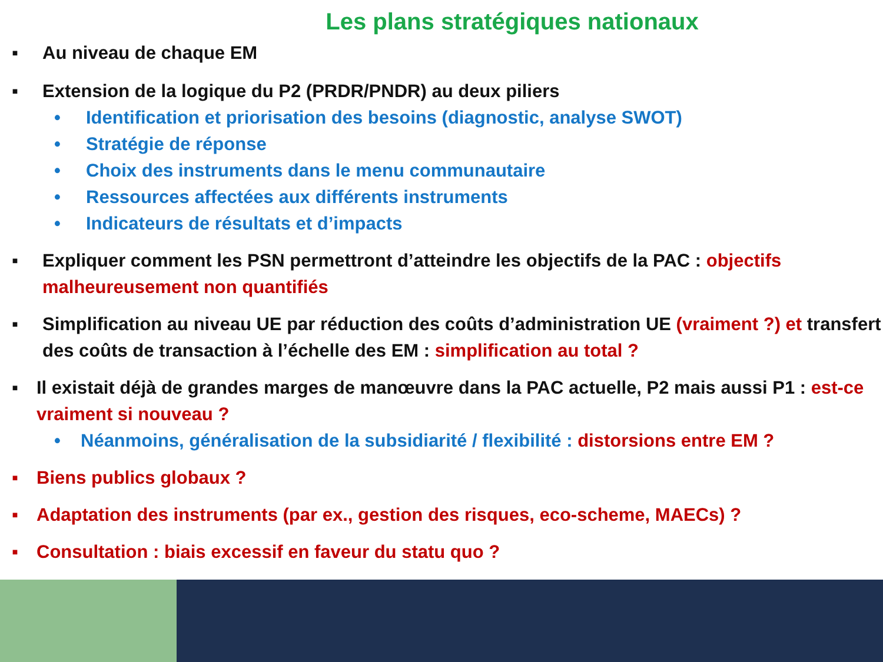Les plans stratégiques nationaux
▪ Au niveau de chaque EM
▪ Extension de la logique du P2 (PRDR/PNDR) au deux piliers
• Identification et priorisation des besoins (diagnostic, analyse SWOT)
• Stratégie de réponse
• Choix des instruments dans le menu communautaire
• Ressources affectées aux différents instruments
• Indicateurs de résultats et d’impacts
▪ Expliquer comment les PSN permettront d’atteindre les objectifs de la PAC : objectifs malheureusement non quantifiés
▪ Simplification au niveau UE par réduction des coûts d’administration UE (vraiment ?) et transfert des coûts de transaction à l’échelle des EM : simplification au total ?
▪ Il existait déjà de grandes marges de manœuvre dans la PAC actuelle, P2 mais aussi P1 : est-ce vraiment si nouveau ?
• Néanmoins, généralisation de la subsidiarité / flexibilité : distorsions entre EM ?
▪ Biens publics globaux ?
▪ Adaptation des instruments (par ex., gestion des risques, eco-scheme, MAECs) ?
▪ Consultation : biais excessif en faveur du statu quo ?